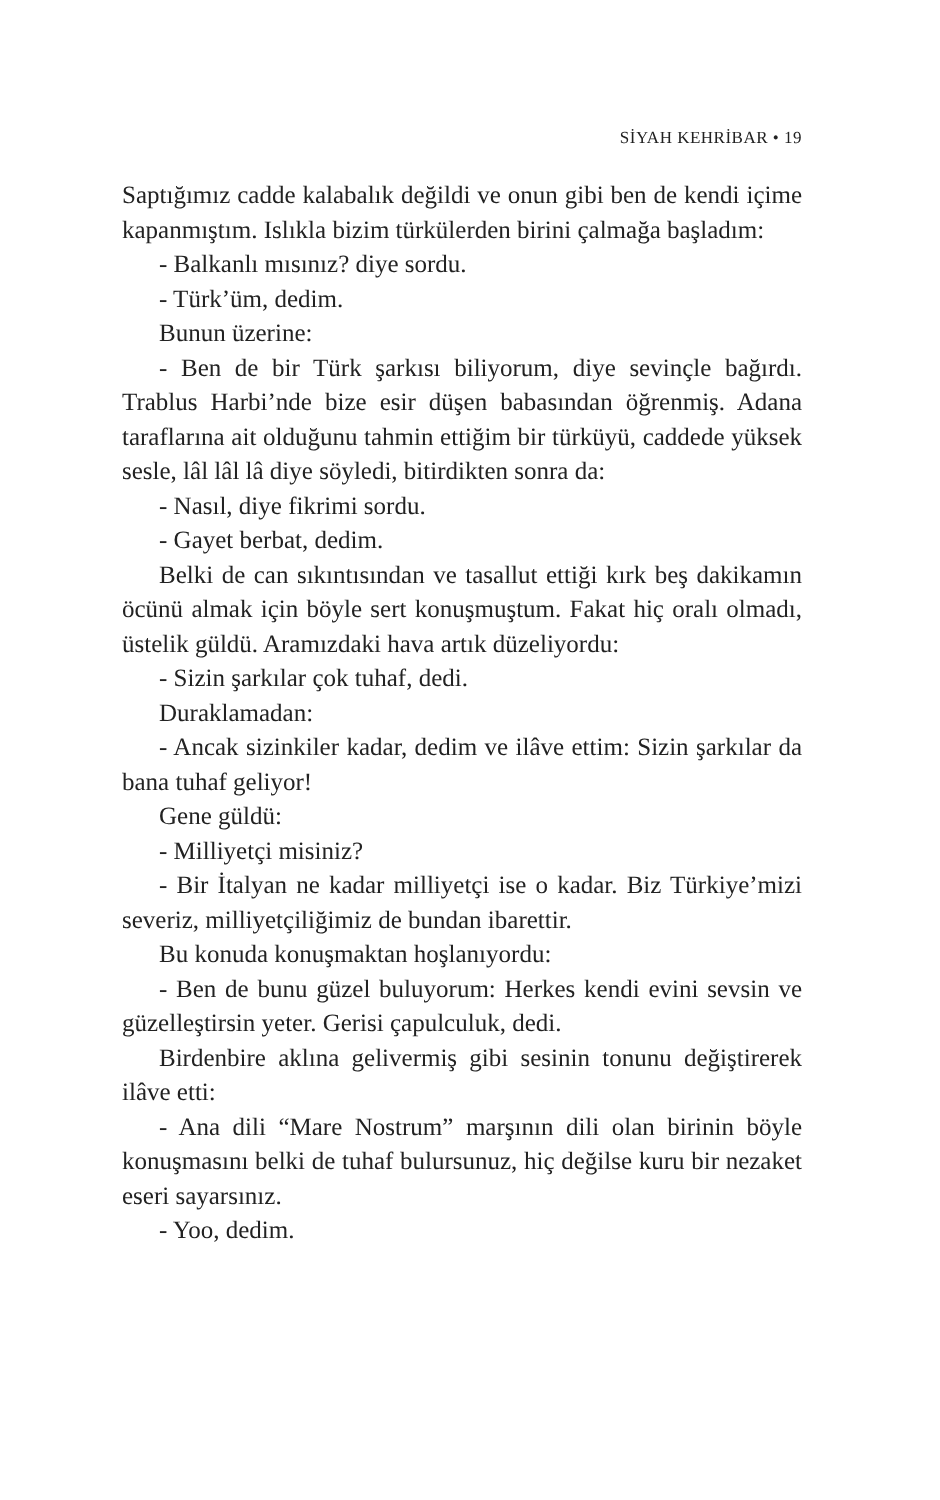SİYAH KEHRİBAR • 19
Saptığımız cadde kalabalık değildi ve onun gibi ben de kendi içime kapanmıştım. Islıkla bizim türkülerden birini çalmağa başladım:
- Balkanlı mısınız? diye sordu.
- Türk’üm, dedim.
Bunun üzerine:
- Ben de bir Türk şarkısı biliyorum, diye sevinçle bağırdı. Trablus Harbi’nde bize esir düşen babasından öğrenmiş. Adana taraflarına ait olduğunu tahmin ettiğim bir türküyü, caddede yüksek sesle, lâl lâl lâ diye söyledi, bitirdikten sonra da:
- Nasıl, diye fikrimi sordu.
- Gayet berbat, dedim.
Belki de can sıkıntısından ve tasallut ettiği kırk beş dakikamın öcünü almak için böyle sert konuşmuştum. Fakat hiç oralı olmadı, üstelik güldü. Aramızdaki hava artık düzeliyordu:
- Sizin şarkılar çok tuhaf, dedi.
Duraklamadan:
- Ancak sizinkiler kadar, dedim ve ilâve ettim: Sizin şarkılar da bana tuhaf geliyor!
Gene güldü:
- Milliyetçi misiniz?
- Bir İtalyan ne kadar milliyetçi ise o kadar. Biz Türkiye’mizi severiz, milliyetçiliğimiz de bundan ibarettir.
Bu konuda konuşmaktan hoşlanıyordu:
- Ben de bunu güzel buluyorum: Herkes kendi evini sevsin ve güzelleştirsin yeter. Gerisi çapulculuk, dedi.
Birdenbire aklına gelivermiş gibi sesinin tonunu değiştirerek ilâve etti:
- Ana dili “Mare Nostrum” marşının dili olan birinin böyle konuşmasını belki de tuhaf bulursunuz, hiç değilse kuru bir nezaket eseri sayarsınız.
- Yoo, dedim.